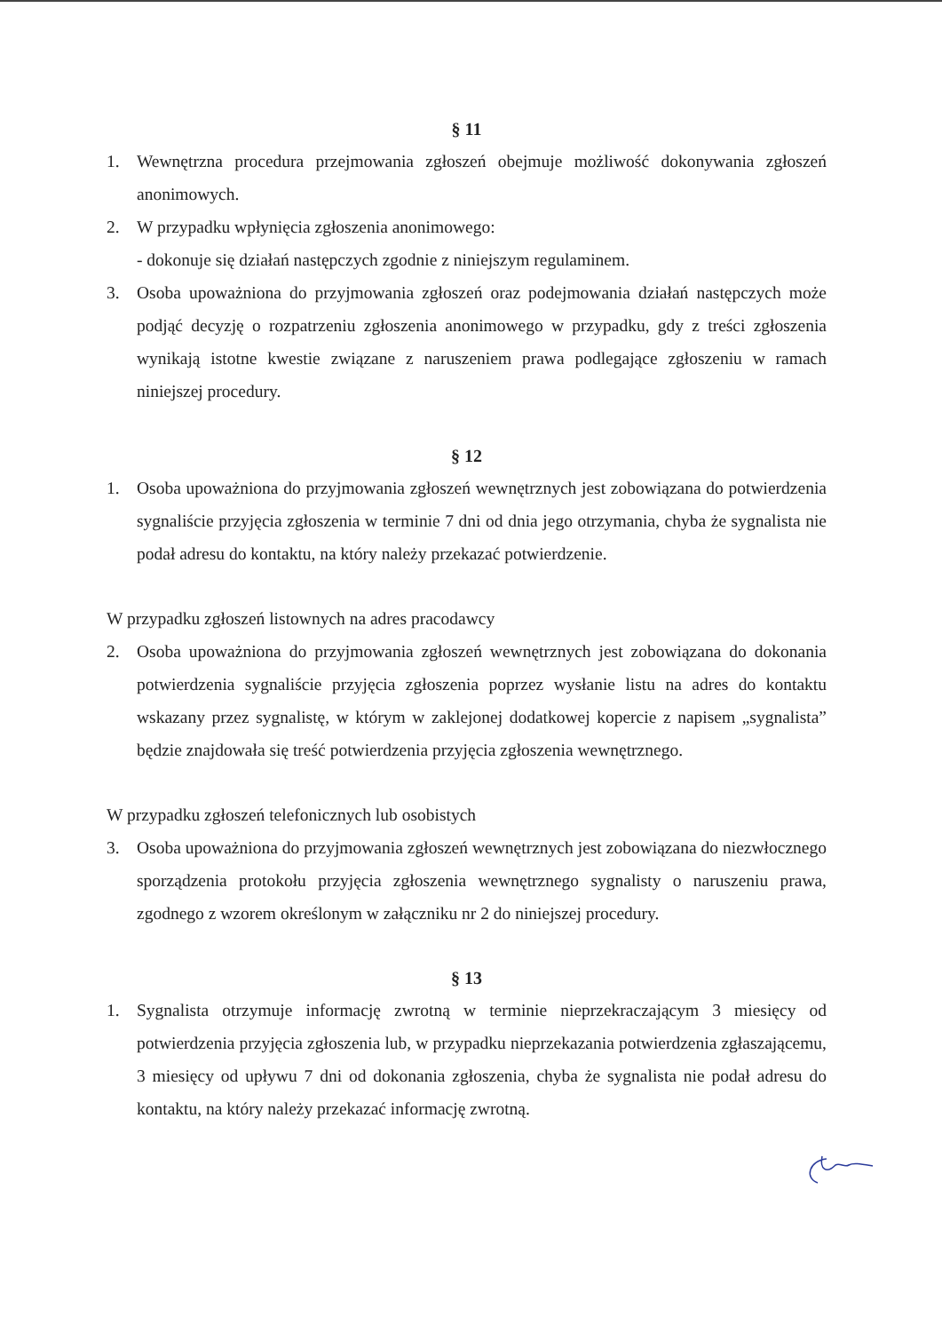§ 11
1. Wewnętrzna procedura przejmowania zgłoszeń obejmuje możliwość dokonywania zgłoszeń anonimowych.
2. W przypadku wpłynięcia zgłoszenia anonimowego:
- dokonuje się działań następczych zgodnie z niniejszym regulaminem.
3. Osoba upoważniona do przyjmowania zgłoszeń oraz podejmowania działań następczych może podjąć decyzję o rozpatrzeniu zgłoszenia anonimowego w przypadku, gdy z treści zgłoszenia wynikają istotne kwestie związane z naruszeniem prawa podlegające zgłoszeniu w ramach niniejszej procedury.
§ 12
1. Osoba upoważniona do przyjmowania zgłoszeń wewnętrznych jest zobowiązana do potwierdzenia sygnaliście przyjęcia zgłoszenia w terminie 7 dni od dnia jego otrzymania, chyba że sygnalista nie podał adresu do kontaktu, na który należy przekazać potwierdzenie.
W przypadku zgłoszeń listownych na adres pracodawcy
2. Osoba upoważniona do przyjmowania zgłoszeń wewnętrznych jest zobowiązana do dokonania potwierdzenia sygnaliście przyjęcia zgłoszenia poprzez wysłanie listu na adres do kontaktu wskazany przez sygnalistę, w którym w zaklejonej dodatkowej kopercie z napisem „sygnalista” będzie znajdowała się treść potwierdzenia przyjęcia zgłoszenia wewnętrznego.
W przypadku zgłoszeń telefonicznych lub osobistych
3. Osoba upoważniona do przyjmowania zgłoszeń wewnętrznych jest zobowiązana do niezwłocznego sporządzenia protokołu przyjęcia zgłoszenia wewnętrznego sygnalisty o naruszeniu prawa, zgodnego z wzorem określonym w załączniku nr 2 do niniejszej procedury.
§ 13
1. Sygnalista otrzymuje informację zwrotną w terminie nieprzekraczającym 3 miesięcy od potwierdzenia przyjęcia zgłoszenia lub, w przypadku nieprzekazania potwierdzenia zgłaszającemu, 3 miesięcy od upływu 7 dni od dokonania zgłoszenia, chyba że sygnalista nie podał adresu do kontaktu, na który należy przekazać informację zwrotną.